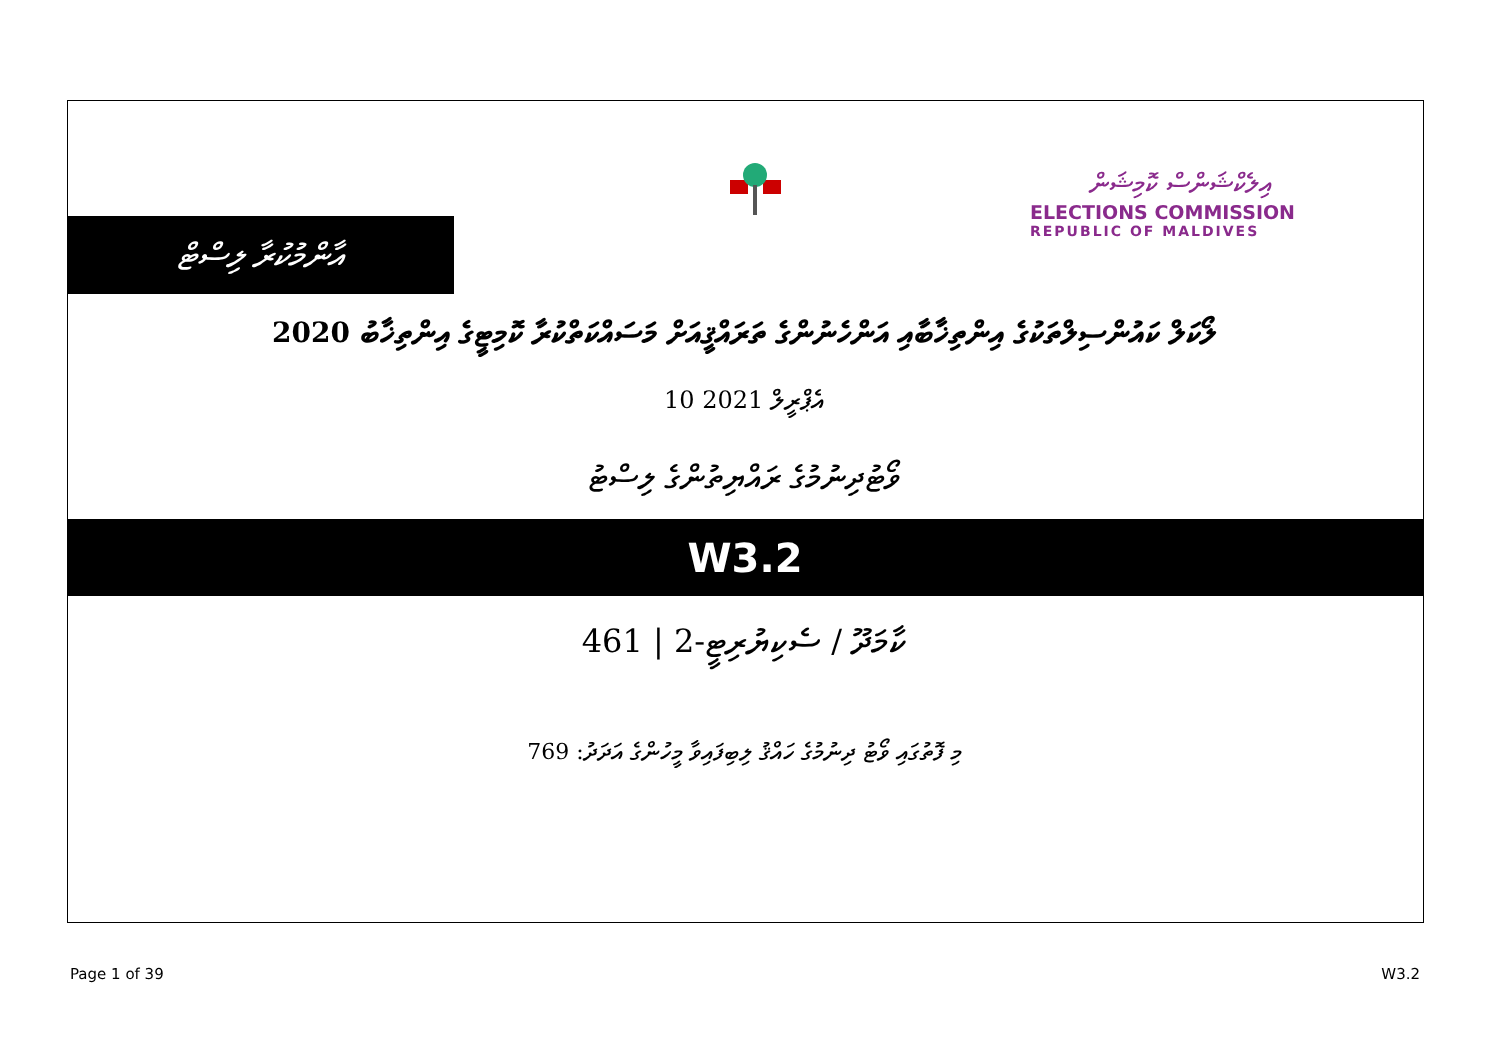އާންމުކުރާ ލިސްޓް
އިލެކްޝަންސް ކޮމިޝަން
ELECTIONS COMMISSION
REPUBLIC OF MALDIVES
ލޯކަލް ކައުންސިލްތަކުގެ އިންތިޚާބާއި އަންހެނުންގެ ތަރައްޤީއަށް މަސައްކަތްކުރާ ކޮމިޓީގެ އިންތިޚާބު 2020
10 އެޕްރީލް 2021
ވޯޓުދިނުމުގެ ރައްޔިތުންގެ ލިސްޓު
W3.2
461 | 2-ކާމަދޫ / ސެކިޔުރިޓީ
މި ފޮތުގައި ވޯޓު ދިނުމުގެ ހައްޤު ލިބިފައިވާ މީހުންގެ އަދަދު: 769
Page 1 of 39 W3.2